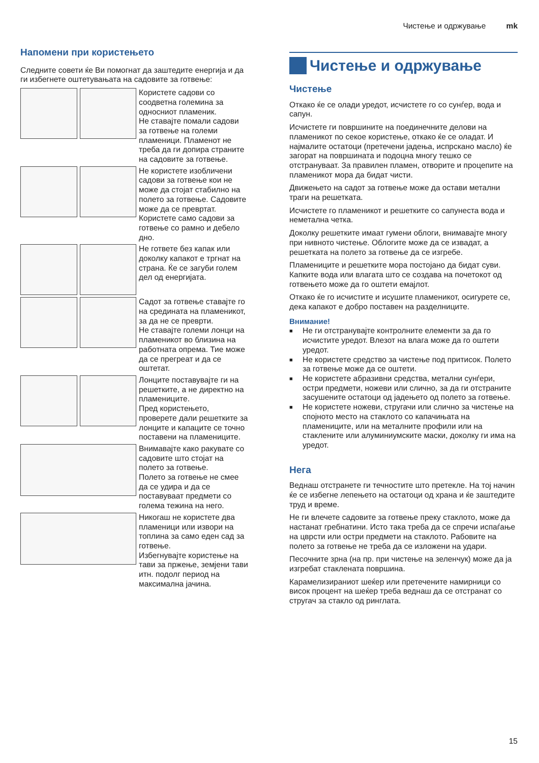Чистење и одржување mk
Напомени при користењето
Следните совети ќе Ви помогнат да заштедите енергија и да ги избегнете оштетувањата на садовите за готвење:
Користете садови со соодветна големина за односниот пламеник.
Не ставајте помали садови за готвење на големи пламеници. Пламенот не треба да ги допира страните на садовите за готвење.
Не користете изобличени садови за готвење кои не може да стојат стабилно на полето за готвење. Садовите може да се превртат.
Користете само садови за готвење со рамно и дебело дно.
Не гответе без капак или доколку капакот е тргнат на страна. Ќе се загуби голем дел од енергијата.
Садот за готвење ставајте го на средината на пламеникот, за да не се преврти.
Не ставајте големи лонци на пламеникот во близина на работната опрема. Тие може да се прегреат и да се оштетат.
Лонците поставувајте ги на решетките, а не директно на пламениците.
Пред користењето, проверете дали решетките за лонците и капаците се точно поставени на пламениците.
Внимавајте како ракувате со садовите што стојат на полето за готвење.
Полето за готвење не смее да се удира и да се поставуваат предмети со голема тежина на него.
Никогаш не користете два пламеници или извори на топлина за само еден сад за готвење.
Избегнувајте користење на тави за пржење, земјени тави итн. подолг период на максимална јачина.
Чистење и одржување
Чистење
Откако ќе се олади уредот, исчистете го со сунѓер, вода и сапун.
Исчистете ги површините на поединечните делови на пламеникот по секое користење, откако ќе се оладат. И најмалите остатоци (претечени јадења, испрскано масло) ќе загорат на површината и подоцна многу тешко се отстрануваат. За правилен пламен, отворите и процепите на пламеникот мора да бидат чисти.
Движењето на садот за готвење може да остави метални траги на решетката.
Исчистете го пламеникот и решетките со сапунеста вода и неметална четка.
Доколку решетките имаат гумени облоги, внимавајте многу при нивното чистење. Облогите може да се извадат, а решетката на полето за готвење да се изгребе.
Пламениците и решетките мора постојано да бидат суви. Капките вода или влагата што се создава на почетокот од готвењето може да го оштети емајлот.
Откако ќе го исчистите и исушите пламеникот, осигурете се, дека капакот е добро поставен на разделниците.
Внимание!
■ Не ги отстранувајте контролните елементи за да го исчистите уредот. Влезот на влага може да го оштети уредот.
■ Не користете средство за чистење под притисок. Полето за готвење може да се оштети.
■ Не користете абразивни средства, метални сунѓери, остри предмети, ножеви или слично, за да ги отстраните засушените остатоци од јадењето од полето за готвење.
■ Не користете ножеви, стругачи или слично за чистење на спојното место на стаклото со капачињата на пламениците, или на металните профили или на стаклените или алуминиумските маски, доколку ги има на уредот.
Нега
Веднаш отстранете ги течностите што претекле. На тој начин ќе се избегне лепењето на остатоци од храна и ќе заштедите труд и време.
Не ги влечете садовите за готвење преку стаклото, може да настанат гребнатини. Исто така треба да се спречи испаѓање на цврсти или остри предмети на стаклото. Рабовите на полето за готвење не треба да се изложени на удари.
Песочните зрна (на пр. при чистење на зеленчук) може да ја изгребат стаклената површина.
Карамелизираниот шеќер или претечените намирници со висок процент на шеќер треба веднаш да се отстранат со стругач за стакло од ринглата.
15